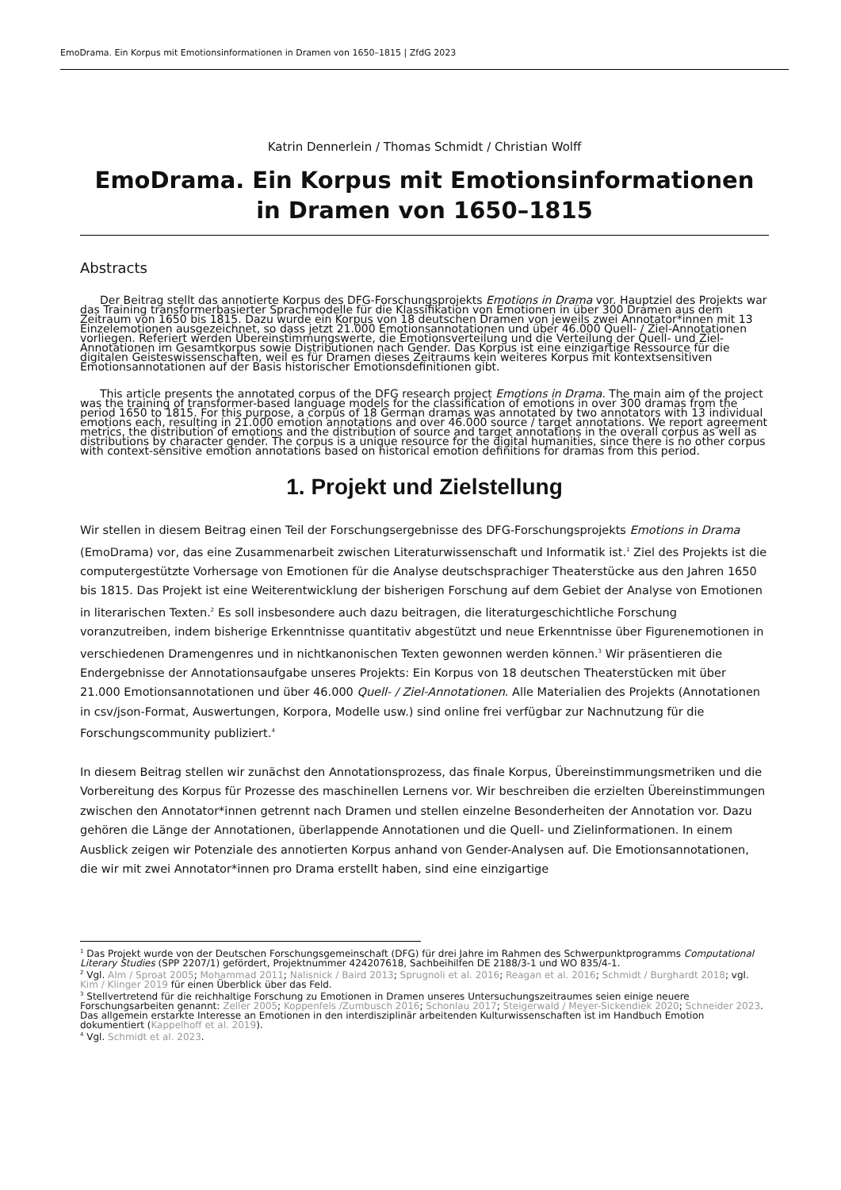EmoDrama. Ein Korpus mit Emotionsinformationen in Dramen von 1650–1815 | ZfdG 2023
Katrin Dennerlein / Thomas Schmidt / Christian Wolff
EmoDrama. Ein Korpus mit Emotionsinformationen in Dramen von 1650–1815
Abstracts
Der Beitrag stellt das annotierte Korpus des DFG-Forschungsprojekts Emotions in Drama vor. Hauptziel des Projekts war das Training transformerbasierter Sprachmodelle für die Klassifikation von Emotionen in über 300 Dramen aus dem Zeitraum von 1650 bis 1815. Dazu wurde ein Korpus von 18 deutschen Dramen von jeweils zwei Annotator*innen mit 13 Einzelemotionen ausgezeichnet, so dass jetzt 21.000 Emotionsannotationen und über 46.000 Quell- / Ziel-Annotationen vorliegen. Referiert werden Übereinstimmungswerte, die Emotionsverteilung und die Verteilung der Quell- und Ziel-Annotationen im Gesamtkorpus sowie Distributionen nach Gender. Das Korpus ist eine einzigartige Ressource für die digitalen Geisteswissenschaften, weil es für Dramen dieses Zeitraums kein weiteres Korpus mit kontextsensitiven Emotionsannotationen auf der Basis historischer Emotionsdefinitionen gibt.
This article presents the annotated corpus of the DFG research project Emotions in Drama. The main aim of the project was the training of transformer-based language models for the classification of emotions in over 300 dramas from the period 1650 to 1815. For this purpose, a corpus of 18 German dramas was annotated by two annotators with 13 individual emotions each, resulting in 21.000 emotion annotations and over 46.000 source / target annotations. We report agreement metrics, the distribution of emotions and the distribution of source and target annotations in the overall corpus as well as distributions by character gender. The corpus is a unique resource for the digital humanities, since there is no other corpus with context-sensitive emotion annotations based on historical emotion definitions for dramas from this period.
1. Projekt und Zielstellung
Wir stellen in diesem Beitrag einen Teil der Forschungsergebnisse des DFG-Forschungsprojekts Emotions in Drama (EmoDrama) vor, das eine Zusammenarbeit zwischen Literaturwissenschaft und Informatik ist.<sup>1</sup> Ziel des Projekts ist die computergestützte Vorhersage von Emotionen für die Analyse deutschsprachiger Theaterstücke aus den Jahren 1650 bis 1815. Das Projekt ist eine Weiterentwicklung der bisherigen Forschung auf dem Gebiet der Analyse von Emotionen in literarischen Texten.<sup>2</sup> Es soll insbesondere auch dazu beitragen, die literaturgeschichtliche Forschung voranzutreiben, indem bisherige Erkenntnisse quantitativ abgestützt und neue Erkenntnisse über Figurenemotionen in verschiedenen Dramengenres und in nichtkanonischen Texten gewonnen werden können.<sup>3</sup> Wir präsentieren die Endergebnisse der Annotationsaufgabe unseres Projekts: Ein Korpus von 18 deutschen Theaterstücken mit über 21.000 Emotionsannotationen und über 46.000 Quell- / Ziel-Annotationen. Alle Materialien des Projekts (Annotationen in csv/json-Format, Auswertungen, Korpora, Modelle usw.) sind online frei verfügbar zur Nachnutzung für die Forschungscommunity publiziert.<sup>4</sup>
In diesem Beitrag stellen wir zunächst den Annotationsprozess, das finale Korpus, Übereinstimmungsmetriken und die Vorbereitung des Korpus für Prozesse des maschinellen Lernens vor. Wir beschreiben die erzielten Übereinstimmungen zwischen den Annotator*innen getrennt nach Dramen und stellen einzelne Besonderheiten der Annotation vor. Dazu gehören die Länge der Annotationen, überlappende Annotationen und die Quell- und Zielinformationen. In einem Ausblick zeigen wir Potenziale des annotierten Korpus anhand von Gender-Analysen auf. Die Emotionsannotationen, die wir mit zwei Annotator*innen pro Drama erstellt haben, sind eine einzigartige
<sup>1</sup> Das Projekt wurde von der Deutschen Forschungsgemeinschaft (DFG) für drei Jahre im Rahmen des Schwerpunktprogramms Computational Literary Studies (SPP 2207/1) gefördert, Projektnummer 424207618, Sachbeihilfen DE 2188/3-1 und WO 835/4-1.
<sup>2</sup> Vgl. Alm / Sproat 2005; Mohammad 2011; Nalisnick / Baird 2013; Sprugnoli et al. 2016; Reagan et al. 2016; Schmidt / Burghardt 2018; vgl. Kim / Klinger 2019 für einen Überblick über das Feld.
<sup>3</sup> Stellvertretend für die reichhaltige Forschung zu Emotionen in Dramen unseres Untersuchungszeitraumes seien einige neuere Forschungsarbeiten genannt: Zeller 2005; Koppenfels /Zumbusch 2016; Schonlau 2017; Steigerwald / Meyer-Sickendiek 2020; Schneider 2023. Das allgemein erstarkte Interesse an Emotionen in den interdisziplinär arbeitenden Kulturwissenschaften ist im Handbuch Emotion dokumentiert (Kappelhoff et al. 2019).
<sup>4</sup> Vgl. Schmidt et al. 2023.